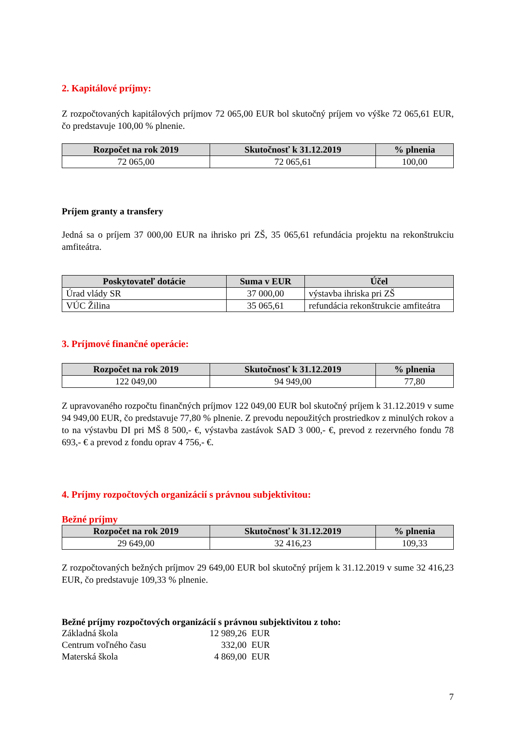2. Kapitálové príjmy:
Z rozpočtovaných kapitálových príjmov 72 065,00 EUR bol skutočný príjem vo výške 72 065,61 EUR, čo predstavuje 100,00 % plnenie.
| Rozpočet na rok 2019 | Skutočnosť k 31.12.2019 | % plnenia |
| --- | --- | --- |
| 72 065,00 | 72 065,61 | 100,00 |
Príjem granty a transfery
Jedná sa o príjem 37 000,00 EUR na ihrisko pri ZŠ, 35 065,61 refundácia projektu na rekonštrukciu amfiteátra.
| Poskytovateľ dotácie | Suma v EUR | Účel |
| --- | --- | --- |
| Úrad vlády SR | 37 000,00 | výstavba ihriska pri ZŠ |
| VÚC Žilina | 35 065,61 | refundácia rekonštrukcie amfiteátra |
3. Príjmové finančné operácie:
| Rozpočet na rok 2019 | Skutočnosť k 31.12.2019 | % plnenia |
| --- | --- | --- |
| 122 049,00 | 94 949,00 | 77,80 |
Z upravovaného rozpočtu finančných príjmov 122 049,00 EUR bol skutočný príjem k 31.12.2019 v sume 94 949,00 EUR, čo predstavuje 77,80 % plnenie. Z prevodu nepoužitých prostriedkov z minulých rokov a to na výstavbu DI pri MŠ 8 500,- €, výstavba zastávok SAD 3 000,- €, prevod z rezervného fondu 78 693,- € a prevod z fondu oprav 4 756,- €.
4. Príjmy rozpočtových organizácií s právnou subjektivitou:
Bežné príjmy
| Rozpočet na rok 2019 | Skutočnosť k 31.12.2019 | % plnenia |
| --- | --- | --- |
| 29 649,00 | 32 416,23 | 109,33 |
Z rozpočtovaných bežných príjmov 29 649,00 EUR bol skutočný príjem k 31.12.2019 v sume 32 416,23 EUR, čo predstavuje 109,33 % plnenie.
Bežné príjmy rozpočtových organizácií s právnou subjektivitou z toho:
Základná škola 12 989,26 EUR
Centrum voľného času 332,00 EUR
Materská škola 4 869,00 EUR
7